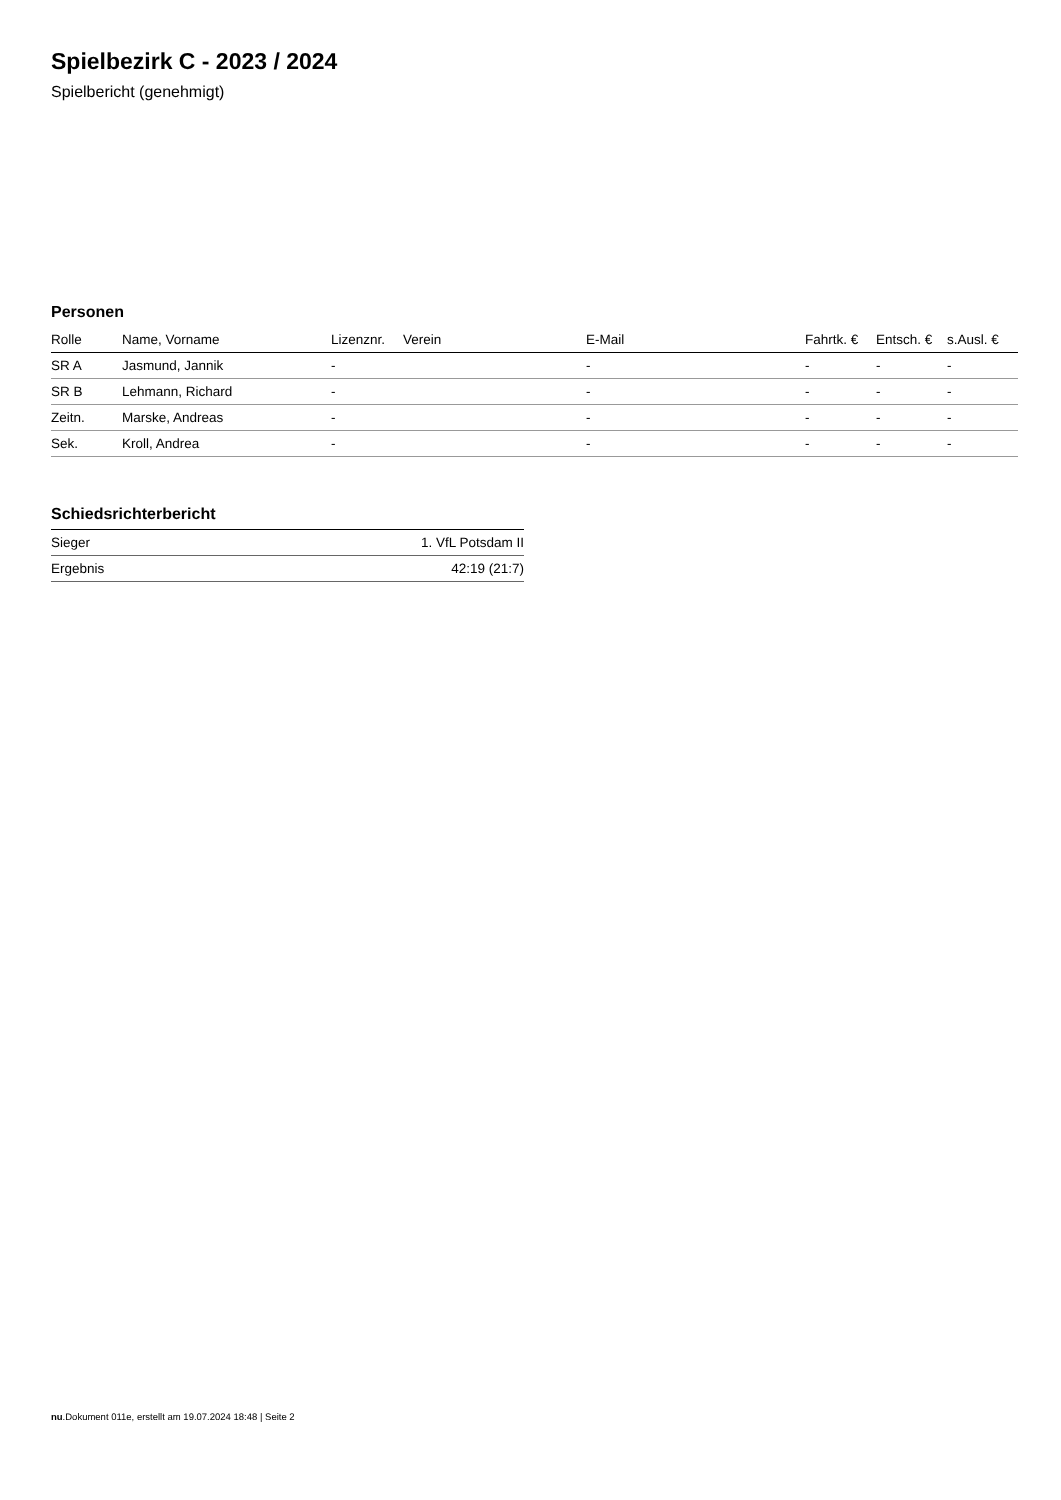Spielbezirk C - 2023 / 2024
Spielbericht (genehmigt)
Personen
| Rolle | Name, Vorname | Lizenznr. | Verein | E-Mail | Fahrtk. € | Entsch. € | s.Ausl. € |
| --- | --- | --- | --- | --- | --- | --- | --- |
| SR A | Jasmund, Jannik | - | | - | - | - | - |
| SR B | Lehmann, Richard | - | | - | - | - | - |
| Zeitn. | Marske, Andreas | - | | - | - | - | - |
| Sek. | Kroll, Andrea | - | | - | - | - | - |
Schiedsrichterbericht
| Sieger | 1. VfL Potsdam II |
| Ergebnis | 42:19 (21:7) |
nu.Dokument 011e, erstellt am 19.07.2024 18:48 | Seite 2